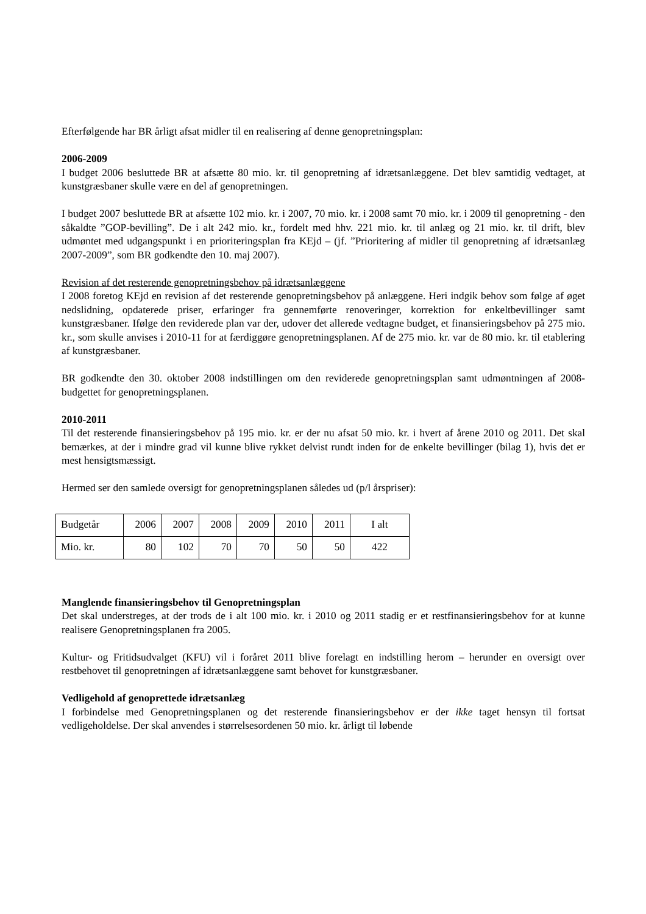Efterfølgende har BR årligt afsat midler til en realisering af denne genopretningsplan:
2006-2009
I budget 2006 besluttede BR at afsætte 80 mio. kr. til genopretning af idrætsanlæggene. Det blev samtidig vedtaget, at kunstgræsbaner skulle være en del af genopretningen.
I budget 2007 besluttede BR at afsætte 102 mio. kr. i 2007, 70 mio. kr. i 2008 samt 70 mio. kr. i 2009 til genopretning - den såkaldte ”GOP-bevilling”. De i alt 242 mio. kr., fordelt med hhv. 221 mio. kr. til anlæg og 21 mio. kr. til drift, blev udmøntet med udgangspunkt i en prioriteringsplan fra KEjd – (jf. ”Prioritering af midler til genopretning af idrætsanlæg 2007-2009”, som BR godkendte den 10. maj 2007).
Revision af det resterende genopretningsbehov på idrætsanlæggene
I 2008 foretog KEjd en revision af det resterende genopretningsbehov på anlæggene. Heri indgik behov som følge af øget nedslidning, opdaterede priser, erfaringer fra gennemførte renoveringer, korrektion for enkeltbevillinger samt kunstgræsbaner. Ifølge den reviderede plan var der, udover det allerede vedtagne budget, et finansieringsbehov på 275 mio. kr., som skulle anvises i 2010-11 for at færdiggøre genopretningsplanen. Af de 275 mio. kr. var de 80 mio. kr. til etablering af kunstgræsbaner.
BR godkendte den 30. oktober 2008 indstillingen om den reviderede genopretningsplan samt udmøntningen af 2008-budgettet for genopretningsplanen.
2010-2011
Til det resterende finansieringsbehov på 195 mio. kr. er der nu afsat 50 mio. kr. i hvert af årene 2010 og 2011. Det skal bemærkes, at der i mindre grad vil kunne blive rykket delvist rundt inden for de enkelte bevillinger (bilag 1), hvis det er mest hensigtsmæssigt.
Hermed ser den samlede oversigt for genopretningsplanen således ud (p/l årspriser):
| Budgetår | 2006 | 2007 | 2008 | 2009 | 2010 | 2011 | I alt |
| Mio. kr. | 80 | 102 | 70 | 70 | 50 | 50 | 422 |
Manglende finansieringsbehov til Genopretningsplan
Det skal understreges, at der trods de i alt 100 mio. kr. i 2010 og 2011 stadig er et restfinansieringsbehov for at kunne realisere Genopretningsplanen fra 2005.
Kultur- og Fritidsudvalget (KFU) vil i foråret 2011 blive forelagt en indstilling herom – herunder en oversigt over restbehovet til genopretningen af idrætsanlæggene samt behovet for kunstgræsbaner.
Vedligehold af genoprettede idrætsanlæg
I forbindelse med Genopretningsplanen og det resterende finansieringsbehov er der ikke taget hensyn til fortsat vedligeholdelse. Der skal anvendes i størrelsesordenen 50 mio. kr. årligt til løbende